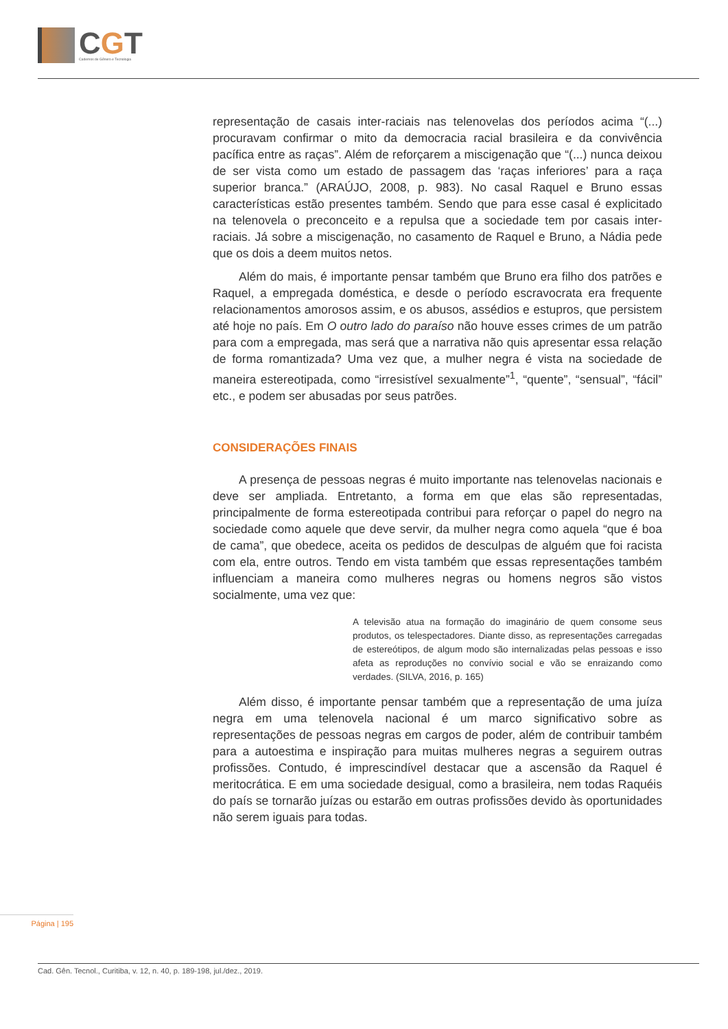CGT
Cadernos de Gênero e Tecnologia
representação de casais inter-raciais nas telenovelas dos períodos acima “(...) procuravam confirmar o mito da democracia racial brasileira e da convivência pacífica entre as raças”. Além de reforçarem a miscigenação que “(...) nunca deixou de ser vista como um estado de passagem das ‘raças inferiores’ para a raça superior branca.” (ARAÚJO, 2008, p. 983). No casal Raquel e Bruno essas características estão presentes também. Sendo que para esse casal é explicitado na telenovela o preconceito e a repulsa que a sociedade tem por casais inter-raciais. Já sobre a miscigenação, no casamento de Raquel e Bruno, a Nádia pede que os dois a deem muitos netos.
Além do mais, é importante pensar também que Bruno era filho dos patrões e Raquel, a empregada doméstica, e desde o período escravocrata era frequente relacionamentos amorosos assim, e os abusos, assédios e estupros, que persistem até hoje no país. Em O outro lado do paraíso não houve esses crimes de um patrão para com a empregada, mas será que a narrativa não quis apresentar essa relação de forma romantizada? Uma vez que, a mulher negra é vista na sociedade de maneira estereotipada, como “irresistível sexualmente”<sup>1</sup>, “quente”, “sensual”, “fácil” etc., e podem ser abusadas por seus patrões.
CONSIDERAÇÕES FINAIS
A presença de pessoas negras é muito importante nas telenovelas nacionais e deve ser ampliada. Entretanto, a forma em que elas são representadas, principalmente de forma estereotipada contribui para reforçar o papel do negro na sociedade como aquele que deve servir, da mulher negra como aquela “que é boa de cama”, que obedece, aceita os pedidos de desculpas de alguém que foi racista com ela, entre outros. Tendo em vista também que essas representações também influenciam a maneira como mulheres negras ou homens negros são vistos socialmente, uma vez que:
A televisão atua na formação do imaginário de quem consome seus produtos, os telespectadores. Diante disso, as representações carregadas de estereótipos, de algum modo são internalizadas pelas pessoas e isso afeta as reproduções no convívio social e vão se enraizando como verdades. (SILVA, 2016, p. 165)
Além disso, é importante pensar também que a representação de uma juíza negra em uma telenovela nacional é um marco significativo sobre as representações de pessoas negras em cargos de poder, além de contribuir também para a autoestima e inspiração para muitas mulheres negras a seguirem outras profissões. Contudo, é imprescindível destacar que a ascensão da Raquel é meritocrática. E em uma sociedade desigual, como a brasileira, nem todas Raquéis do país se tornarão juízas ou estarão em outras profissões devido às oportunidades não serem iguais para todas.
Página | 195
Cad. Gên. Tecnol., Curitiba, v. 12, n. 40, p. 189-198, jul./dez., 2019.